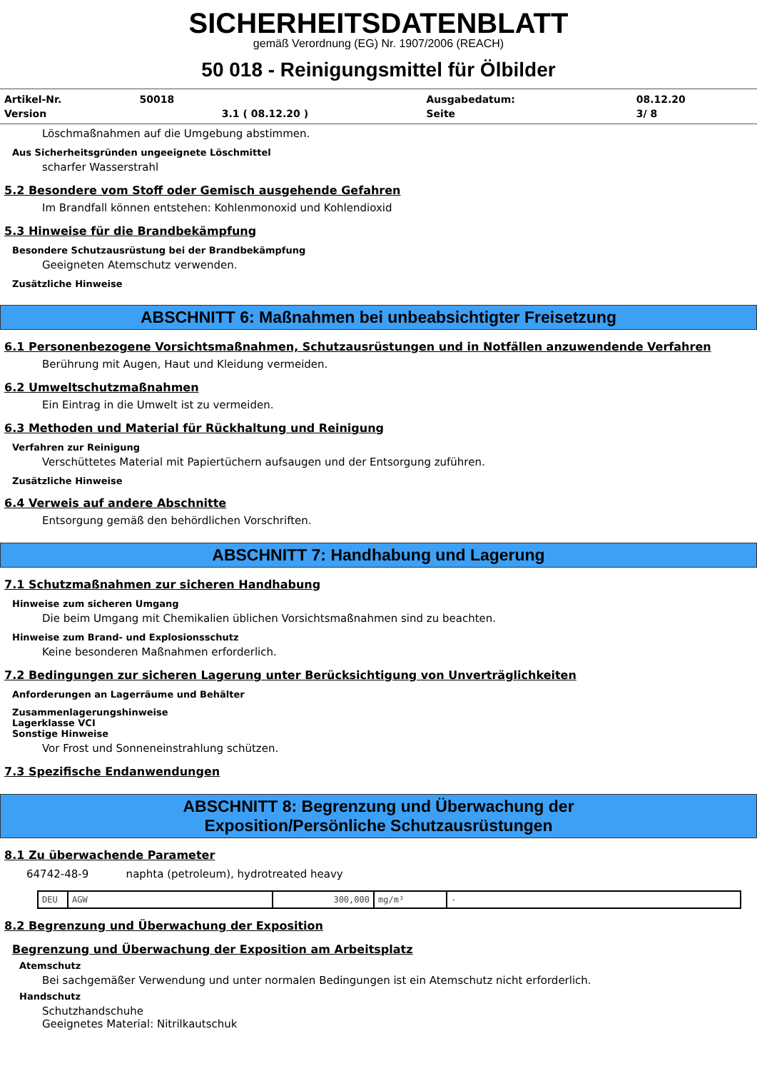SICHERHEITSDATENBLATT
gemäß Verordnung (EG) Nr. 1907/2006 (REACH)
50 018 - Reinigungsmittel für Ölbilder
| Artikel-Nr. | 50018 | | Ausgabedatum: | 08.12.20 |
| Version | | 3.1 ( 08.12.20 ) | Seite | 3/ 8 |
Löschmaßnahmen auf die Umgebung abstimmen.
Aus Sicherheitsgründen ungeeignete Löschmittel
scharfer Wasserstrahl
5.2 Besondere vom Stoff oder Gemisch ausgehende Gefahren
Im Brandfall können entstehen: Kohlenmonoxid und Kohlendioxid
5.3 Hinweise für die Brandbekämpfung
Besondere Schutzausrüstung bei der Brandbekämpfung
Geeigneten Atemschutz verwenden.
Zusätzliche Hinweise
ABSCHNITT 6: Maßnahmen bei unbeabsichtigter Freisetzung
6.1 Personenbezogene Vorsichtsmaßnahmen, Schutzausrüstungen und in Notfällen anzuwendende Verfahren
Berührung mit Augen, Haut und Kleidung vermeiden.
6.2 Umweltschutzmaßnahmen
Ein Eintrag in die Umwelt ist zu vermeiden.
6.3 Methoden und Material für Rückhaltung und Reinigung
Verfahren zur Reinigung
Verschüttetes Material mit Papiertüchern aufsaugen und der Entsorgung zuführen.
Zusätzliche Hinweise
6.4 Verweis auf andere Abschnitte
Entsorgung gemäß den behördlichen Vorschriften.
ABSCHNITT 7: Handhabung und Lagerung
7.1 Schutzmaßnahmen zur sicheren Handhabung
Hinweise zum sicheren Umgang
Die beim Umgang mit Chemikalien üblichen Vorsichtsmaßnahmen sind zu beachten.
Hinweise zum Brand- und Explosionsschutz
Keine besonderen Maßnahmen erforderlich.
7.2 Bedingungen zur sicheren Lagerung unter Berücksichtigung von Unverträglichkeiten
Anforderungen an Lagerräume und Behälter
Zusammenlagerungshinweise
Lagerklasse VCI
Sonstige Hinweise
Vor Frost und Sonneneinstrahlung schützen.
7.3 Spezifische Endanwendungen
ABSCHNITT 8: Begrenzung und Überwachung der
Exposition/Persönliche Schutzausrüstungen
8.1 Zu überwachende Parameter
64742-48-9 naphta (petroleum), hydrotreated heavy
| DEU | AGW | 300,000 | mg/m³ | - |
8.2 Begrenzung und Überwachung der Exposition
Begrenzung und Überwachung der Exposition am Arbeitsplatz
Atemschutz
Bei sachgemäßer Verwendung und unter normalen Bedingungen ist ein Atemschutz nicht erforderlich.
Handschutz
Schutzhandschuhe
Geeignetes Material: Nitrilkautschuk